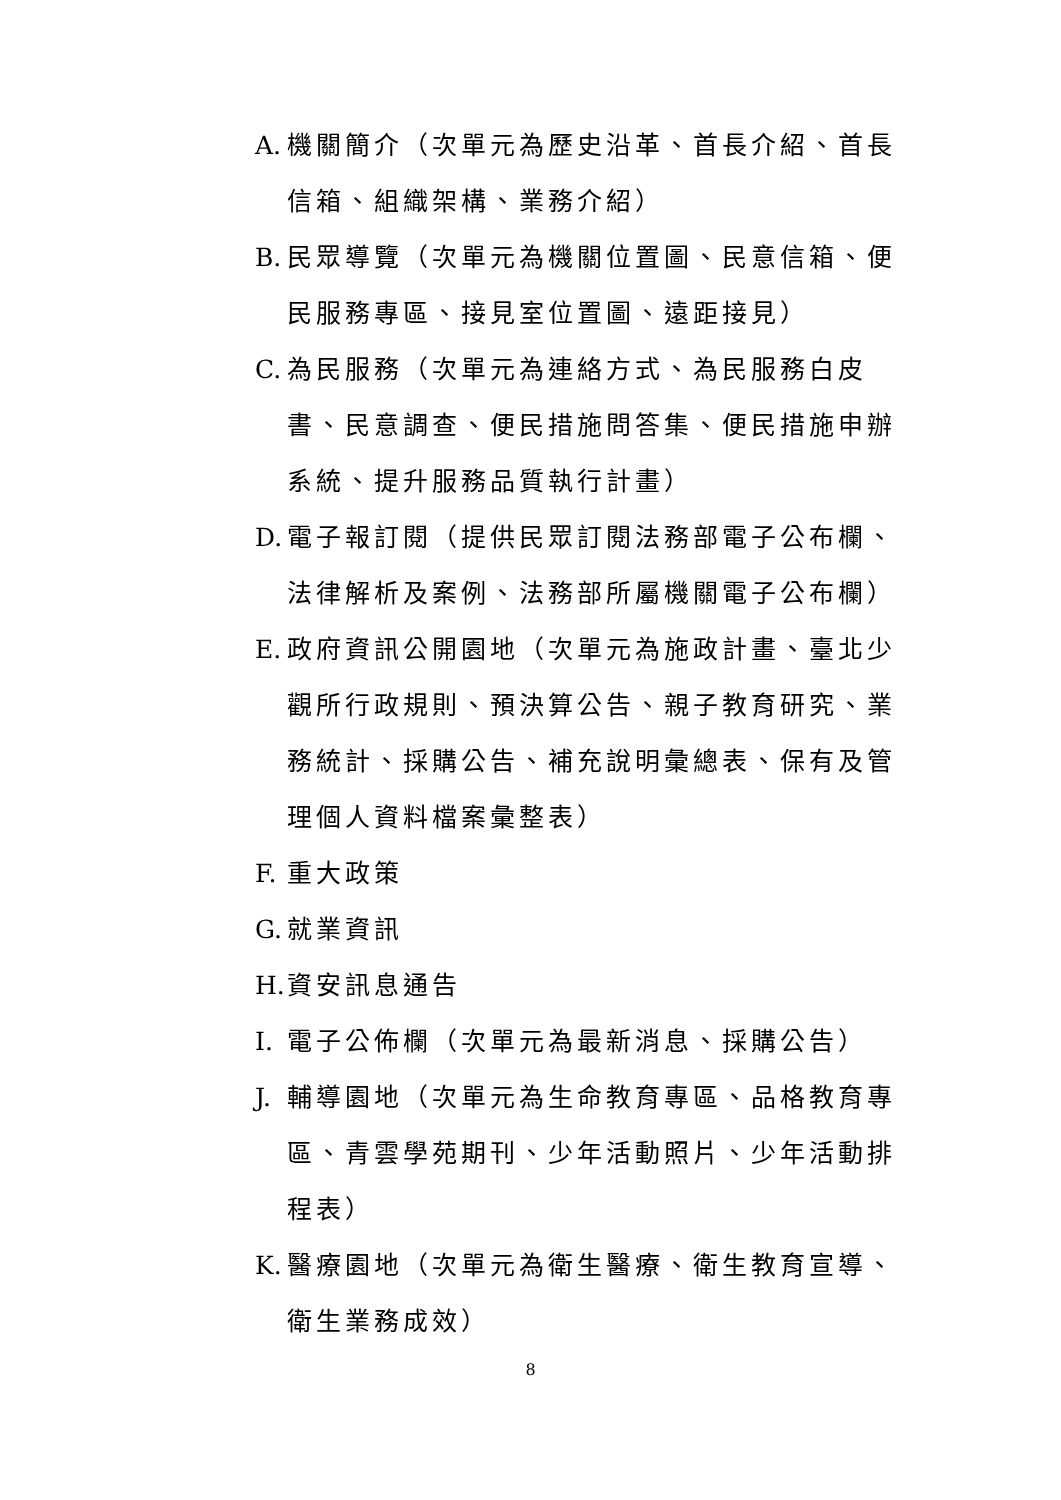A. 機關簡介（次單元為歷史沿革、首長介紹、首長信箱、組織架構、業務介紹）
B. 民眾導覽（次單元為機關位置圖、民意信箱、便民服務專區、接見室位置圖、遠距接見）
C. 為民服務（次單元為連絡方式、為民服務白皮書、民意調查、便民措施問答集、便民措施申辦系統、提升服務品質執行計畫）
D. 電子報訂閱（提供民眾訂閱法務部電子公布欄、法律解析及案例、法務部所屬機關電子公布欄）
E. 政府資訊公開園地（次單元為施政計畫、臺北少觀所行政規則、預決算公告、親子教育研究、業務統計、採購公告、補充說明彙總表、保有及管理個人資料檔案彙整表）
F. 重大政策
G. 就業資訊
H. 資安訊息通告
I. 電子公佈欄（次單元為最新消息、採購公告）
J. 輔導園地（次單元為生命教育專區、品格教育專區、青雲學苑期刊、少年活動照片、少年活動排程表）
K. 醫療園地（次單元為衛生醫療、衛生教育宣導、衛生業務成效）
8